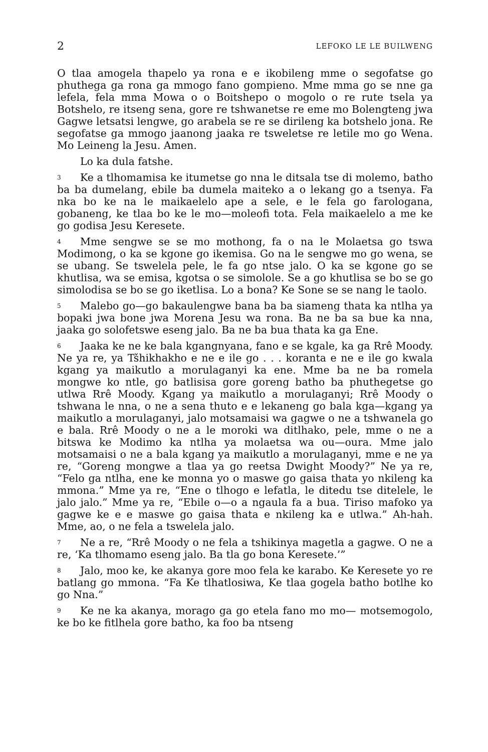2 LEFOKO LE LE BUILWENG
O tlaa amogela thapelo ya rona e e ikobileng mme o segofatse go phuthega ga rona ga mmogo fano gompieno. Mme mma go se nne ga lefela, fela mma Mowa o o Boitshepo o mogolo o re rute tsela ya Botshelo, re itseng sena, gore re tshwanetse re eme mo Bolengteng jwa Gagwe letsatsi lengwe, go arabela se re se dirileng ka botshelo jona. Re segofatse ga mmogo jaanong jaaka re tsweletse re letile mo go Wena. Mo Leineng la Jesu. Amen.
Lo ka dula fatshe.
3 Ke a tlhomamisa ke itumetse go nna le ditsala tse di molemo, batho ba ba dumelang, ebile ba dumela maiteko a o lekang go a tsenya. Fa nka bo ke na le maikaelelo ape a sele, e le fela go farologana, gobaneng, ke tlaa bo ke le mo—moleofi tota. Fela maikaelelo a me ke go godisa Jesu Keresete.
4 Mme sengwe se se mo mothong, fa o na le Molaetsa go tswa Modimong, o ka se kgone go ikemisa. Go na le sengwe mo go wena, se se ubang. Se tswelela pele, le fa go ntse jalo. O ka se kgone go se khutlisa, wa se emisa, kgotsa o se simolole. Se a go khutlisa se bo se go simolodisa se bo se go iketlisa. Lo a bona? Ke Sone se se nang le taolo.
5 Malebo go—go bakaulengwe bana ba ba siameng thata ka ntlha ya bopaki jwa bone jwa Morena Jesu wa rona. Ba ne ba sa bue ka nna, jaaka go solofetswe eseng jalo. Ba ne ba bua thata ka ga Ene.
6 Jaaka ke ne ke bala kgangnyana, fano e se kgale, ka ga Rrê Moody. Ne ya re, ya Tšhikhakho e ne e ile go . . . koranta e ne e ile go kwala kgang ya maikutlo a morulaganyi ka ene. Mme ba ne ba romela mongwe ko ntle, go batlisisa gore goreng batho ba phuthegetse go utlwa Rrê Moody. Kgang ya maikutlo a morulaganyi; Rrê Moody o tshwana le nna, o ne a sena thuto e e lekaneng go bala kga—kgang ya maikutlo a morulaganyi, jalo motsamaisi wa gagwe o ne a tshwanela go e bala. Rrê Moody o ne a le moroki wa ditlhako, pele, mme o ne a bitswa ke Modimo ka ntlha ya molaetsa wa ou—oura. Mme jalo motsamaisi o ne a bala kgang ya maikutlo a morulaganyi, mme e ne ya re, “Goreng mongwe a tlaa ya go reetsa Dwight Moody?” Ne ya re, “Felo ga ntlha, ene ke monna yo o maswe go gaisa thata yo nkileng ka mmona.” Mme ya re, “Ene o tlhogo e lefatla, le ditedu tse ditelele, le jalo jalo.” Mme ya re, “Ebile o—o a ngaula fa a bua. Tiriso mafoko ya gagwe ke e e maswe go gaisa thata e nkileng ka e utlwa.” Ah-hah. Mme, ao, o ne fela a tswelela jalo.
7 Ne a re, “Rrê Moody o ne fela a tshikinya magetla a gagwe. O ne a re, ‘Ka tlhomamo eseng jalo. Ba tla go bona Keresete.’”
8 Jalo, moo ke, ke akanya gore moo fela ke karabo. Ke Keresete yo re batlang go mmona. “Fa Ke tlhatlosiwa, Ke tlaa gogela batho botlhe ko go Nna.”
9 Ke ne ka akanya, morago ga go etela fano mo mo— motsemogolo, ke bo ke fitlhela gore batho, ka foo ba ntseng